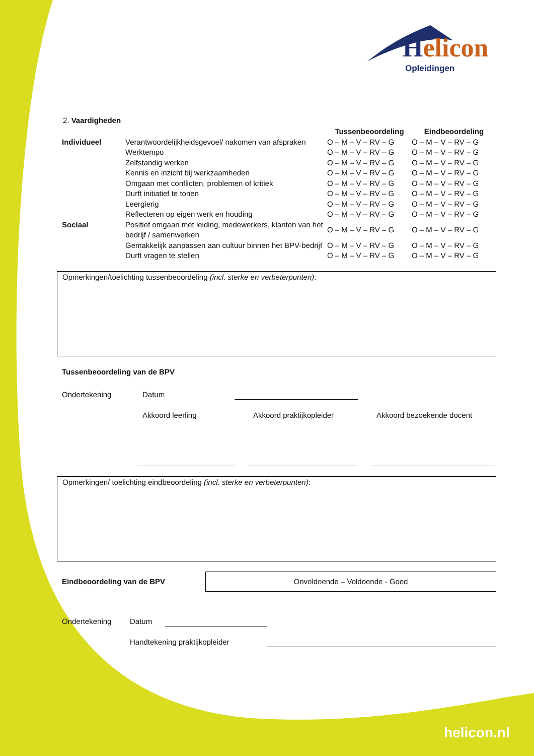Helicon
Opleidingen
2. Vaardigheden
| | | Tussenbeoordeling | Eindbeoordeling |
| --- | --- | --- | --- |
| Individueel | Verantwoordelijkheidsgevoel/ nakomen van afspraken | O – M – V – RV – G | O – M – V – RV – G |
| | Werktempo | O – M – V – RV – G | O – M – V – RV – G |
| | Zelfstandig werken | O – M – V – RV – G | O – M – V – RV – G |
| | Kennis en inzicht bij werkzaamheden | O – M – V – RV – G | O – M – V – RV – G |
| | Omgaan met conflicten, problemen of kritiek | O – M – V – RV – G | O – M – V – RV – G |
| | Durft initiatief te tonen | O – M – V – RV – G | O – M – V – RV – G |
| | Leergierig | O – M – V – RV – G | O – M – V – RV – G |
| | Reflecteren op eigen werk en houding | O – M – V – RV – G | O – M – V – RV – G |
| Sociaal | Positief omgaan met leiding, medewerkers, klanten van het bedrijf / samenwerken | O – M – V – RV – G | O – M – V – RV – G |
| | Gemakkelijk aanpassen aan cultuur binnen het BPV-bedrijf | O – M – V – RV – G | O – M – V – RV – G |
| | Durft vragen te stellen | O – M – V – RV – G | O – M – V – RV – G |
Opmerkingen/toelichting tussenbeoordeling (incl. sterke en verbeterpunten):
Tussenbeoordeling van de BPV
Ondertekening Datum
Akkoord leerling Akkoord praktijkopleider Akkoord bezoekende docent
Opmerkingen/ toelichting eindbeoordeling (incl. sterke en verbeterpunten):
Eindbeoordeling van de BPV
Onvoldoende – Voldoende - Goed
Ondertekening Datum
Handtekening praktijkopleider
helicon.nl